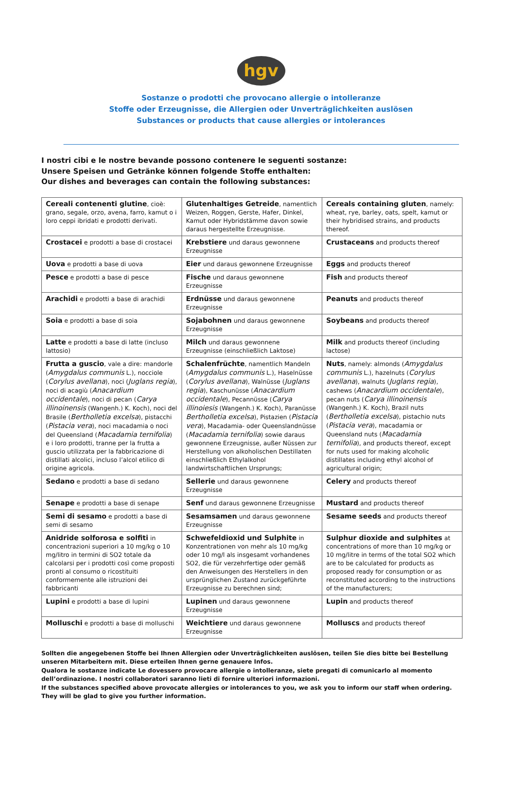hgv
Sostanze o prodotti che provocano allergie o intolleranze
Stoffe oder Erzeugnisse, die Allergien oder Unverträglichkeiten auslösen
Substances or products that cause allergies or intolerances
I nostri cibi e le nostre bevande possono contenere le seguenti sostanze:
Unsere Speisen und Getränke können folgende Stoffe enthalten:
Our dishes and beverages can contain the following substances:
| Cereali contenenti glutine , cioè: grano, segale, orzo, avena, farro, kamut o i loro ceppi ibridati e prodotti derivati. | Glutenhaltiges Getreide , namentlich Weizen, Roggen, Gerste, Hafer, Dinkel, Kamut oder Hybridstämme davon sowie daraus hergestellte Erzeugnisse. | Cereals containing gluten , namely: wheat, rye, barley, oats, spelt, kamut or their hybridised strains, and products thereof. |
| Crostacei e prodotti a base di crostacei | Krebstiere und daraus gewonnene Erzeugnisse | Crustaceans and products thereof |
| Uova e prodotti a base di uova | Eier und daraus gewonnene Erzeugnisse | Eggs and products thereof |
| Pesce e prodotti a base di pesce | Fische und daraus gewonnene Erzeugnisse | Fish and products thereof |
| Arachidi e prodotti a base di arachidi | Erdnüsse und daraus gewonnene Erzeugnisse | Peanuts and products thereof |
| Soia e prodotti a base di soia | Sojabohnen und daraus gewonnene Erzeugnisse | Soybeans and products thereof |
| Latte e prodotti a base di latte (incluso lattosio) | Milch und daraus gewonnene Erzeugnisse (einschließlich Laktose) | Milk and products thereof (including lactose) |
| Frutta a guscio , vale a dire: mandorle ( Amygdalus communis L.), nocciole ( Corylus avellana ), noci ( Juglans regia ), noci di acagiù ( Anacardium occidentale ), noci di pecan ( Carya illinoinensis (Wangenh.) K. Koch), noci del Brasile ( Bertholletia excelsa ), pistacchi ( Pistacia vera ), noci macadamia o noci del Queensland ( Macadamia ternifolia ) e i loro prodotti, tranne per la frutta a guscio utilizzata per la fabbricazione di distillati alcolici, incluso l’alcol etilico di origine agricola. | Schalenfrüchte , namentlich Mandeln ( Amygdalus communis L.), Haselnüsse ( Corylus avellana ), Walnüsse ( Juglans regia ), Kaschunüsse ( Anacardium occidentale ), Pecannüsse ( Carya illinoiesis (Wangenh.) K. Koch), Paranüsse Bertholletia excelsa ), Pistazien ( Pistacia vera ), Macadamia- oder Queenslandnüsse ( Macadamia ternifolia ) sowie daraus gewonnene Erzeugnisse, außer Nüssen zur Herstellung von alkoholischen Destillaten einschließlich Ethylalkohol landwirtschaftlichen Ursprungs; | Nuts , namely: almonds ( Amygdalus communis L.), hazelnuts ( Corylus avellana ), walnuts ( Juglans regia ), cashews ( Anacardium occidentale ), pecan nuts ( Carya illinoinensis (Wangenh.) K. Koch), Brazil nuts ( Bertholletia excelsa ), pistachio nuts ( Pistacia vera ), macadamia or Queensland nuts ( Macadamia ternifolia ), and products thereof, except for nuts used for making alcoholic distillates including ethyl alcohol of agricultural origin; |
| Sedano e prodotti a base di sedano | Sellerie und daraus gewonnene Erzeugnisse | Celery and products thereof |
| Senape e prodotti a base di senape | Senf und daraus gewonnene Erzeugnisse | Mustard and products thereof |
| Semi di sesamo e prodotti a base di semi di sesamo | Sesamsamen und daraus gewonnene Erzeugnisse | Sesame seeds and products thereof |
| Anidride solforosa e solfiti in concentrazioni superiori a 10 mg/kg o 10 mg/litro in termini di SO2 totale da calcolarsi per i prodotti così come proposti pronti al consumo o ricostituiti conformemente alle istruzioni dei fabbricanti | Schwefeldioxid und Sulphite in Konzentrationen von mehr als 10 mg/kg oder 10 mg/l als insgesamt vorhandenes SO2, die für verzehrfertige oder gemäß den Anweisungen des Herstellers in den ursprünglichen Zustand zurückgeführte Erzeugnisse zu berechnen sind; | Sulphur dioxide and sulphites at concentrations of more than 10 mg/kg or 10 mg/litre in terms of the total SO2 which are to be calculated for products as proposed ready for consumption or as reconstituted according to the instructions of the manufacturers; |
| Lupini e prodotti a base di lupini | Lupinen und daraus gewonnene Erzeugnisse | Lupin and products thereof |
| Molluschi e prodotti a base di molluschi | Weichtiere und daraus gewonnene Erzeugnisse | Molluscs and products thereof |
Sollten die angegebenen Stoffe bei Ihnen Allergien oder Unverträglichkeiten auslösen, teilen Sie dies bitte bei Bestellung unseren Mitarbeitern mit. Diese erteilen Ihnen gerne genauere Infos.
Qualora le sostanze indicate Le dovessero provocare allergie o intolleranze, siete pregati di comunicarlo al momento dell’ordinazione. I nostri collaboratori saranno lieti di fornire ulteriori informazioni.
If the substances specified above provocate allergies or intolerances to you, we ask you to inform our staff when ordering. They will be glad to give you further information.